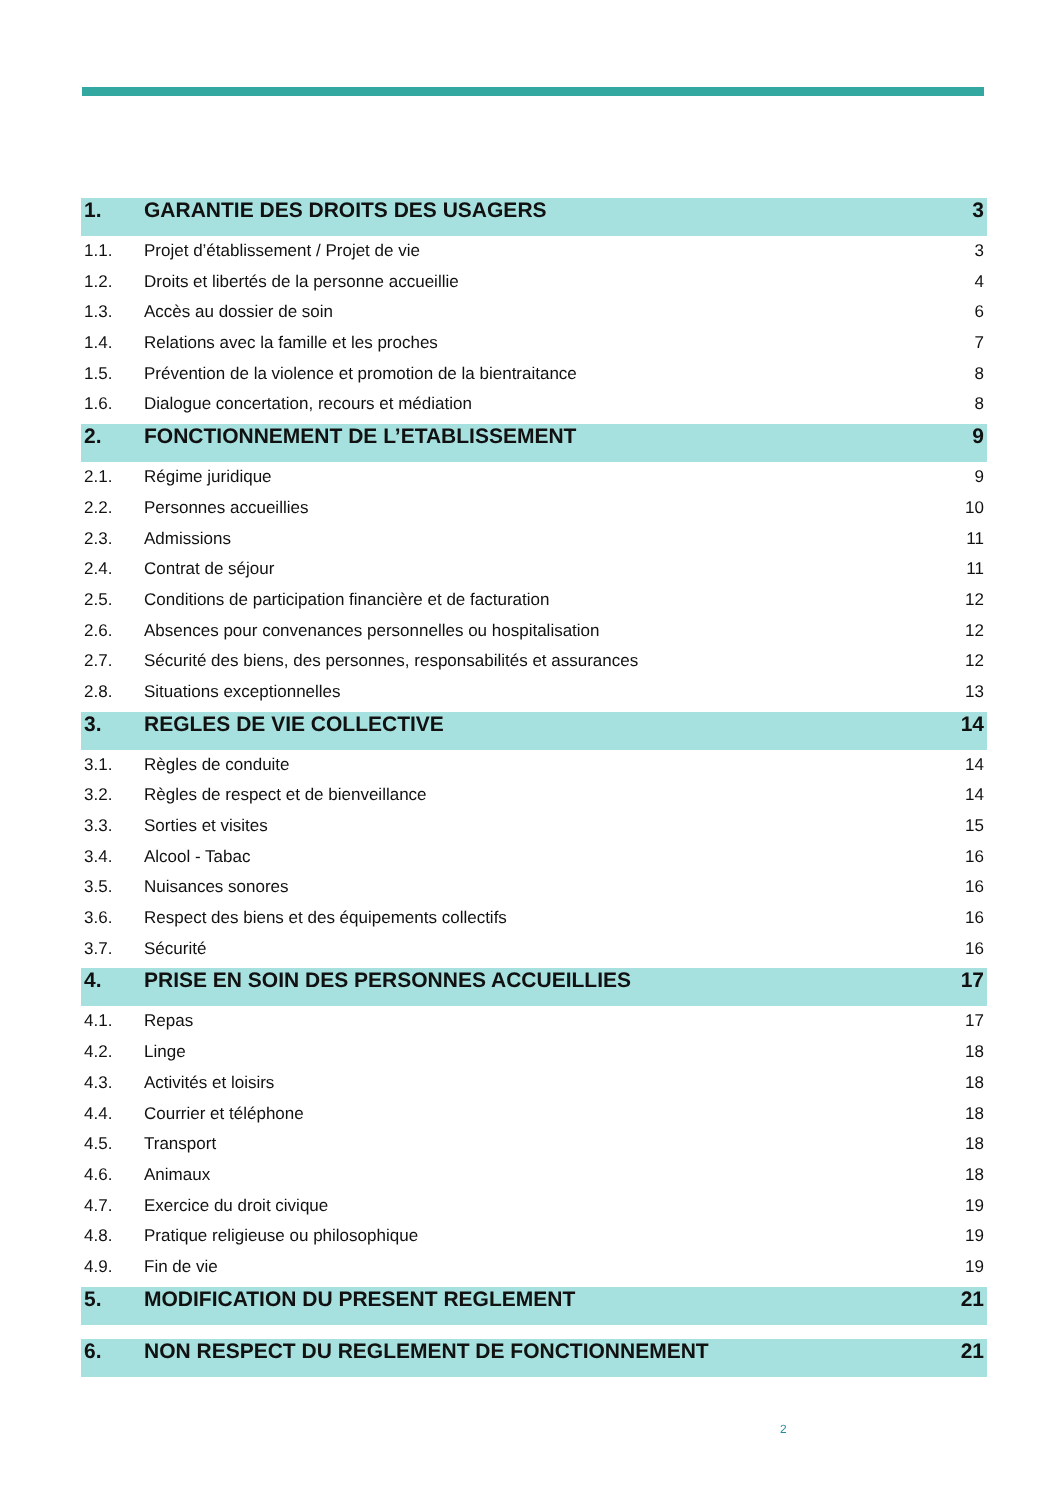1. GARANTIE DES DROITS DES USAGERS 3
1.1. Projet d’établissement / Projet de vie 3
1.2. Droits et libertés de la personne accueillie 4
1.3. Accès au dossier de soin 6
1.4. Relations avec la famille et les proches 7
1.5. Prévention de la violence et promotion de la bientraitance 8
1.6. Dialogue concertation, recours et médiation 8
2. FONCTIONNEMENT DE L’ETABLISSEMENT 9
2.1. Régime juridique 9
2.2. Personnes accueillies 10
2.3. Admissions 11
2.4. Contrat de séjour 11
2.5. Conditions de participation financière et de facturation 12
2.6. Absences pour convenances personnelles ou hospitalisation 12
2.7. Sécurité des biens, des personnes, responsabilités et assurances 12
2.8. Situations exceptionnelles 13
3. REGLES DE VIE COLLECTIVE 14
3.1. Règles de conduite 14
3.2. Règles de respect et de bienveillance 14
3.3. Sorties et visites 15
3.4. Alcool - Tabac 16
3.5. Nuisances sonores 16
3.6. Respect des biens et des équipements collectifs 16
3.7. Sécurité 16
4. PRISE EN SOIN DES PERSONNES ACCUEILLIES 17
4.1. Repas 17
4.2. Linge 18
4.3. Activités et loisirs 18
4.4. Courrier et téléphone 18
4.5. Transport 18
4.6. Animaux 18
4.7. Exercice du droit civique 19
4.8. Pratique religieuse ou philosophique 19
4.9. Fin de vie 19
5. MODIFICATION DU PRESENT REGLEMENT 21
6. NON RESPECT DU REGLEMENT DE FONCTIONNEMENT 21
2